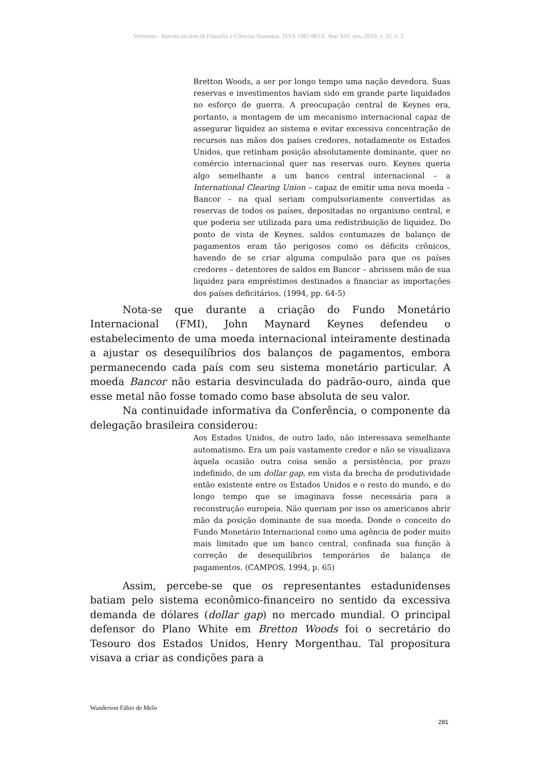Verinotio - Revista on-line de Filosofia e Ciências Humanas. ISSN 1981-061X. Ano XIV. nov./2019. v. 25. n. 2
Bretton Woods, a ser por longo tempo uma nação devedora. Suas reservas e investimentos haviam sido em grande parte liquidados no esforço de guerra. A preocupação central de Keynes era, portanto, a montagem de um mecanismo internacional capaz de assegurar liquidez ao sistema e evitar excessiva concentração de recursos nas mãos dos países credores, notadamente os Estados Unidos, que retinham posição absolutamente dominante, quer no comércio internacional quer nas reservas ouro. Keynes queria algo semelhante a um banco central internacional – a International Clearing Union – capaz de emitir uma nova moeda – Bancor – na qual seriam compulsoriamente convertidas as reservas de todos os países, depositadas no organismo central, e que poderia ser utilizada para uma redistribuição de liquidez. Do ponto de vista de Keynes, saldos contumazes de balanço de pagamentos eram tão perigosos como os déficits crônicos, havendo de se criar alguma compulsão para que os países credores – detentores de saldos em Bancor – abrissem mão de sua liquidez para empréstimos destinados a financiar as importações dos países deficitários. (1994, pp. 64-5)
Nota-se que durante a criação do Fundo Monetário Internacional (FMI), John Maynard Keynes defendeu o estabelecimento de uma moeda internacional inteiramente destinada a ajustar os desequilíbrios dos balanços de pagamentos, embora permanecendo cada país com seu sistema monetário particular. A moeda Bancor não estaria desvinculada do padrão-ouro, ainda que esse metal não fosse tomado como base absoluta de seu valor.
Na continuidade informativa da Conferência, o componente da delegação brasileira considerou:
Aos Estados Unidos, de outro lado, não interessava semelhante automatismo. Era um país vastamente credor e não se visualizava àquela ocasião outra coisa senão a persistência, por prazo indefinido, de um dollar gap, em vista da brecha de produtividade então existente entre os Estados Unidos e o resto do mundo, e do longo tempo que se imaginava fosse necessária para a reconstrução europeia. Não queriam por isso os americanos abrir mão da posição dominante de sua moeda. Donde o conceito do Fundo Monetário Internacional como uma agência de poder muito mais limitado que um banco central, confinada sua função à correção de desequilíbrios temporários de balança de pagamentos. (CAMPOS, 1994, p. 65)
Assim, percebe-se que os representantes estadunidenses batiam pelo sistema econômico-financeiro no sentido da excessiva demanda de dólares (dollar gap) no mercado mundial. O principal defensor do Plano White em Bretton Woods foi o secretário do Tesouro dos Estados Unidos, Henry Morgenthau. Tal propositura visava a criar as condições para a
Wanderson Fábio de Melo
281